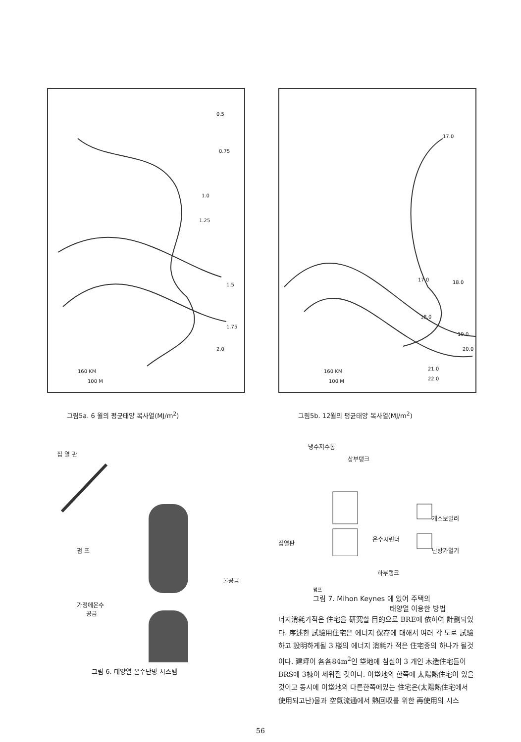0.5
0.75
1.0
1.25
1.5
1.75
2.0
160 KM
100 M
그림5a. 6 월의 평균태양 복사열(MJ/m<sup>2</sup>)
17.0
18.0 17.0
18.0
19.0
20.0
21.0
22.0
160 KM
100 M
그림5b. 12월의 평균태양 복사열(MJ/m<sup>2</sup>)
집 열 판
펌 프
물공급
가정에온수
공급
그림 6. 태양열 온수난방 시스템
냉수저수통
상부탱크
개스보일러
온수시린더
집열판
난방가열기
하부탱크
펌프
그림 7. Mihon Keynes 에 있어 주택의
태양열 이용한 방법
너지消耗가적은 住宅을 研究할 目的으로 BRE에 依하여 計劃되었다. 序述한 試驗用住宅은 에너지 保存에 대해서 여러 각 도로 試驗하고 設明하게될 3 楼의 에너지 消耗가 적은 住宅중의 하나가 될것이다. 建坪이 各各84m<sup>2</sup>인 垈地에 침실이 3 개인 木造住宅들이 BRS에 3棟이 세워질 것이다. 이垈地의 한쪽에 太陽熱住宅이 있을것이고 동시에 이垈地의 다른한쪽에있는 住宅은(太陽熱住宅에서 使用되고난)물과 空氣流通에서 熱回収를 위한 再使用의 시스
56